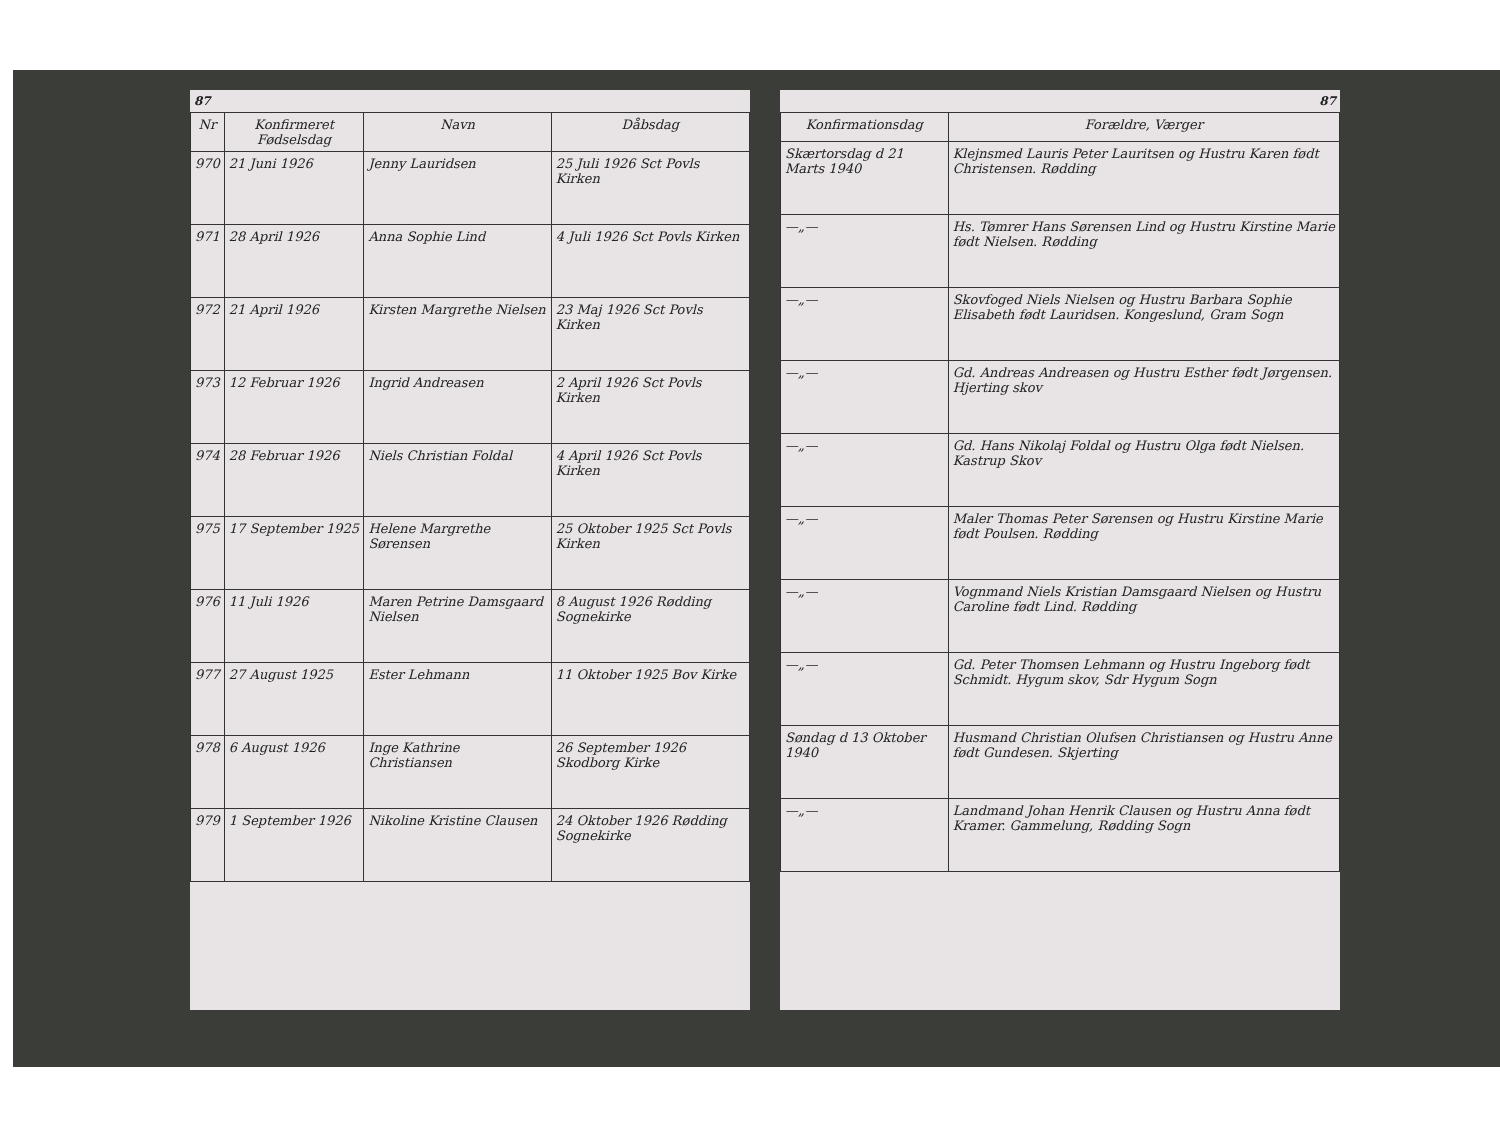87
| Nr | Konfirmeret Fødselsdag | Navn | Dåbsdag |
| --- | --- | --- | --- |
| 970 | 21 Juni 1926 | Jenny Lauridsen | 25 Juli 1926 Sct Povls Kirken |
| 971 | 28 April 1926 | Anna Sophie Lind | 4 Juli 1926 Sct Povls Kirken |
| 972 | 21 April 1926 | Kirsten Margrethe Nielsen | 23 Maj 1926 Sct Povls Kirken |
| 973 | 12 Februar 1926 | Ingrid Andreasen | 2 April 1926 Sct Povls Kirken |
| 974 | 28 Februar 1926 | Niels Christian Foldal | 4 April 1926 Sct Povls Kirken |
| 975 | 17 September 1925 | Helene Margrethe Sørensen | 25 Oktober 1925 Sct Povls Kirken |
| 976 | 11 Juli 1926 | Maren Petrine Damsgaard Nielsen | 8 August 1926 Rødding Sognekirke |
| 977 | 27 August 1925 | Ester Lehmann | 11 Oktober 1925 Bov Kirke |
| 978 | 6 August 1926 | Inge Kathrine Christiansen | 26 September 1926 Skodborg Kirke |
| 979 | 1 September 1926 | Nikoline Kristine Clausen | 24 Oktober 1926 Rødding Sognekirke |
87
| Konfirmationsdag | Forældre, Værger |
| --- | --- |
| Skærtorsdag d 21 Marts 1940 | Klejnsmed Lauris Peter Lauritsen og Hustru Karen født Christensen. Rødding |
| —„— | Hs. Tømrer Hans Sørensen Lind og Hustru Kirstine Marie født Nielsen. Rødding |
| —„— | Skovfoged Niels Nielsen og Hustru Barbara Sophie Elisabeth født Lauridsen. Kongeslund, Gram Sogn |
| —„— | Gd. Andreas Andreasen og Hustru Esther født Jørgensen. Hjerting skov |
| —„— | Gd. Hans Nikolaj Foldal og Hustru Olga født Nielsen. Kastrup Skov |
| —„— | Maler Thomas Peter Sørensen og Hustru Kirstine Marie født Poulsen. Rødding |
| —„— | Vognmand Niels Kristian Damsgaard Nielsen og Hustru Caroline født Lind. Rødding |
| —„— | Gd. Peter Thomsen Lehmann og Hustru Ingeborg født Schmidt. Hygum skov, Sdr Hygum Sogn |
| Søndag d 13 Oktober 1940 | Husmand Christian Olufsen Christiansen og Hustru Anne født Gundesen. Skjerting |
| —„— | Landmand Johan Henrik Clausen og Hustru Anna født Kramer. Gammelung, Rødding Sogn |